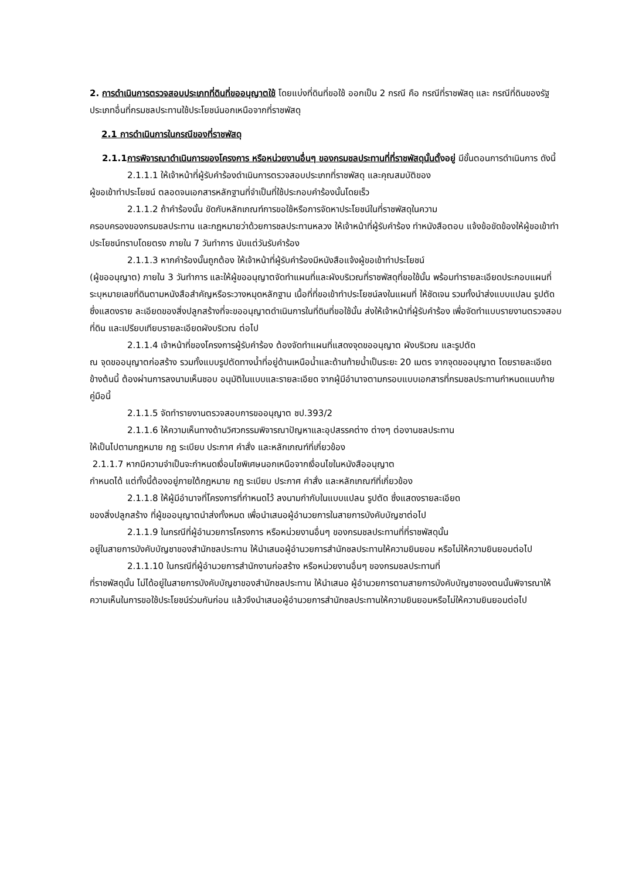2. การดำเนินการตรวจสอบประเภทที่ดินที่ขออนุญาตใช้ โดยแบ่งที่ดินที่ขอใช้ ออกเป็น 2 กรณี คือ กรณีที่ราชพัสดุ และ กรณีที่ดินของรัฐประเภทอื่นที่กรมชลประทานใช้ประโยชน์นอกเหนือจากที่ราชพัสดุ
2.1 การดำเนินการในกรณีของที่ราชพัสดุ
2.1.1การพิจารณาดำเนินการของโครงการ หรือหน่วยงานอื่นๆ ของกรมชลประทานที่ที่ราชพัสดุนั้นตั้งอยู่ มีขั้นตอนการดำเนินการ ดังนี้
2.1.1.1 ให้เจ้าหน้าที่ผู้รับคำร้องดำเนินการตรวจสอบประเภทที่ราชพัสดุ และคุณสมบัติของ
ผู้ขอเข้าทำประโยชน์ ตลอดจนเอกสารหลักฐานที่จำเป็นที่ใช้ประกอบคำร้องนั้นโดยเร็ว
2.1.1.2 ถ้าคำร้องนั้น ขัดกับหลักเกณฑ์การขอใช้หรือการจัดหาประโยชน์ในที่ราชพัสดุในความ
ครอบครองของกรมชลประทาน และกฎหมายว่าด้วยการชลประทานหลวง ให้เจ้าหน้าที่ผู้รับคำร้อง ทำหนังสือตอบ แจ้งข้อขัดข้องให้ผู้ขอเข้าทำประโยชน์ทราบโดยตรง ภายใน 7 วันทำการ นับแต่วันรับคำร้อง
2.1.1.3 หากคำร้องนั้นถูกต้อง ให้เจ้าหน้าที่ผู้รับคำร้องมีหนังสือแจ้งผู้ขอเข้าทำประโยชน์
(ผู้ขออนุญาต) ภายใน 3 วันทำการ และให้ผู้ขออนุญาตจัดทำแผนที่และผังบริเวณที่ราชพัสดุที่ขอใช้นั้น พร้อมทำรายละเอียดประกอบแผนที่ระบุหมายเลขที่ดินตามหนังสือสำคัญหรือระวางหมุดหลักฐาน เนื้อที่ที่ขอเข้าทำประโยชน์ลงในแผนที่ ให้ชัดเจน รวมทั้งนำส่งแบบแปลน รูปตัด ซึ่งแสดงราย ละเอียดของสิ่งปลูกสร้างที่จะขออนุญาตดำเนินการในที่ดินที่ขอใช้นั้น ส่งให้เจ้าหน้าที่ผู้รับคำร้อง เพื่อจัดทำแบบรายงานตรวจสอบที่ดิน และเปรียบเทียบรายละเอียดผังบริเวณ ต่อไป
2.1.1.4 เจ้าหน้าที่ของโครงการผู้รับคำร้อง ต้องจัดทำแผนที่แสดงจุดขออนุญาต ผังบริเวณ และรูปตัด
ณ จุดขออนุญาตก่อสร้าง รวมทั้งแบบรูปตัดทางน้ำที่อยู่ด้านเหนือน้ำและด้านท้ายน้ำเป็นระยะ 20 เมตร จากจุดขออนุญาต โดยรายละเอียดข้างต้นนี้ ต้องผ่านการลงนามเห็นชอบ อนุมัติในแบบและรายละเอียด จากผู้มีอำนาจตามกรอบแบบเอกสารที่กรมชลประทานกำหนดแนบท้ายคู่มือนี้
2.1.1.5 จัดทำรายงานตรวจสอบการขออนุญาต ชป.393/2
2.1.1.6 ให้ความเห็นทางด้านวิศวกรรมพิจารณาปัญหาและอุปสรรคต่าง ต่างๆ ต่องานชลประทาน
ให้เป็นไปตามกฎหมาย กฎ ระเบียบ ประกาศ คำสั่ง และหลักเกณฑ์ที่เกี่ยวข้อง
2.1.1.7 หากมีความจำเป็นจะกำหนดเงื่อนไขพิเศษนอกเหนือจากเงื่อนไขในหนังสืออนุญาต
กำหนดได้ แต่ทั้งนี้ต้องอยู่ภายใต้กฎหมาย กฎ ระเบียบ ประกาศ คำสั่ง และหลักเกณฑ์ที่เกี่ยวข้อง
2.1.1.8 ให้ผู้มีอำนาจที่โครงการที่กำหนดไว้ ลงนามกำกับในแบบแปลน รูปตัด ซึ่งแสดงรายละเอียด
ของสิ่งปลูกสร้าง ที่ผู้ขออนุญาตนำส่งทั้งหมด เพื่อนำเสนอผู้อำนวยการในสายการบังคับบัญชาต่อไป
2.1.1.9 ในกรณีที่ผู้อำนวยการโครงการ หรือหน่วยงานอื่นๆ ของกรมชลประทานที่ที่ราชพัสดุนั้น
อยู่ในสายการบังคับบัญชาของสำนักชลประทาน ให้นำเสนอผู้อำนวยการสำนักชลประทานให้ความยินยอม หรือไม่ให้ความยินยอมต่อไป
2.1.1.10 ในกรณีที่ผู้อำนวยการสำนักงานก่อสร้าง หรือหน่วยงานอื่นๆ ของกรมชลประทานที่
ที่ราชพัสดุนั้น ไม่ได้อยู่ในสายการบังคับบัญชาของสำนักชลประทาน ให้นำเสนอ ผู้อำนวยการตามสายการบังคับบัญชาของตนนั้นพิจารณาให้ความเห็นในการขอใช้ประโยชน์ร่วมกันก่อน แล้วจึงนำเสนอผู้อำนวยการสำนักชลประทานให้ความยินยอมหรือไม่ให้ความยินยอมต่อไป